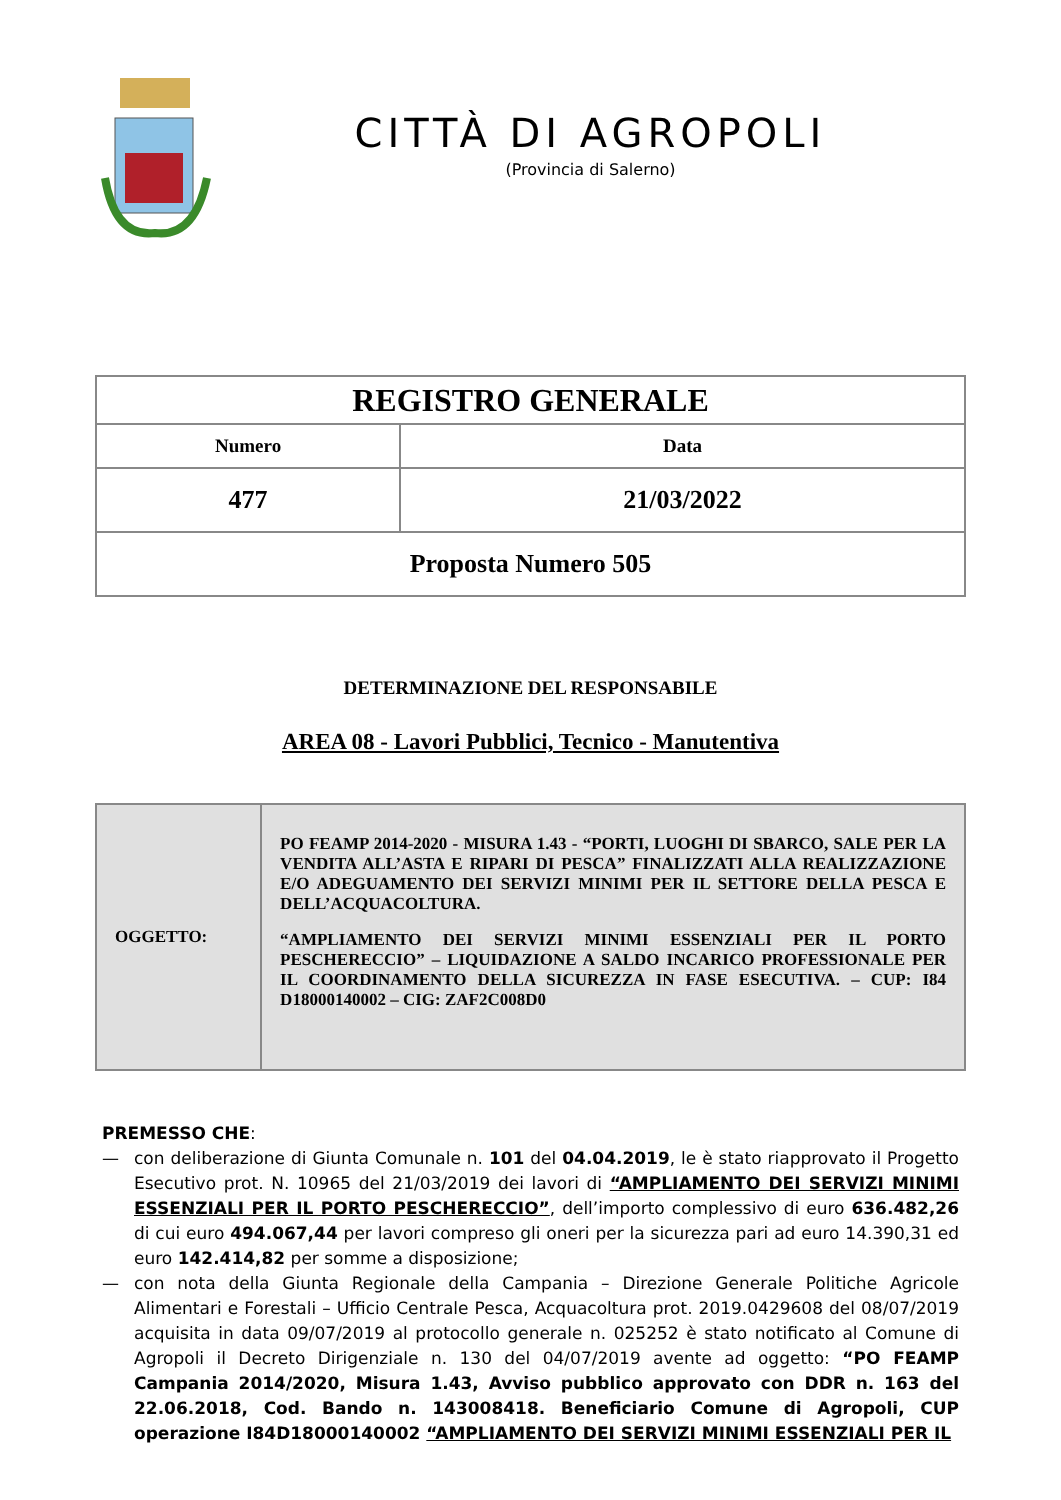CITTÀ DI AGROPOLI
(Provincia di Salerno)
| REGISTRO GENERALE | |
| Numero | Data |
| 477 | 21/03/2022 |
| Proposta Numero 505 | |
DETERMINAZIONE DEL RESPONSABILE
AREA 08 - Lavori Pubblici, Tecnico - Manutentiva
| OGGETTO: | PO FEAMP 2014-2020 - MISURA 1.43 - “PORTI, LUOGHI DI SBARCO, SALE PER LA VENDITA ALL’ASTA E RIPARI DI PESCA” FINALIZZATI ALLA REALIZZAZIONE E/O ADEGUAMENTO DEI SERVIZI MINIMI PER IL SETTORE DELLA PESCA E DELL’ACQUACOLTURA. “AMPLIAMENTO DEI SERVIZI MINIMI ESSENZIALI PER IL PORTO PESCHERECCIO” – LIQUIDAZIONE A SALDO INCARICO PROFESSIONALE PER IL COORDINAMENTO DELLA SICUREZZA IN FASE ESECUTIVA. – CUP: I84 D18000140002 – CIG: ZAF2C008D0 |
PREMESSO CHE:
— con deliberazione di Giunta Comunale n. 101 del 04.04.2019, le è stato riapprovato il Progetto Esecutivo prot. N. 10965 del 21/03/2019 dei lavori di “AMPLIAMENTO DEI SERVIZI MINIMI ESSENZIALI PER IL PORTO PESCHERECCIO”, dell’importo complessivo di euro 636.482,26 di cui euro 494.067,44 per lavori compreso gli oneri per la sicurezza pari ad euro 14.390,31 ed euro 142.414,82 per somme a disposizione;
— con nota della Giunta Regionale della Campania – Direzione Generale Politiche Agricole Alimentari e Forestali – Ufficio Centrale Pesca, Acquacoltura prot. 2019.0429608 del 08/07/2019 acquisita in data 09/07/2019 al protocollo generale n. 025252 è stato notificato al Comune di Agropoli il Decreto Dirigenziale n. 130 del 04/07/2019 avente ad oggetto: “PO FEAMP Campania 2014/2020, Misura 1.43, Avviso pubblico approvato con DDR n. 163 del 22.06.2018, Cod. Bando n. 143008418. Beneficiario Comune di Agropoli, CUP operazione I84D18000140002 “AMPLIAMENTO DEI SERVIZI MINIMI ESSENZIALI PER IL